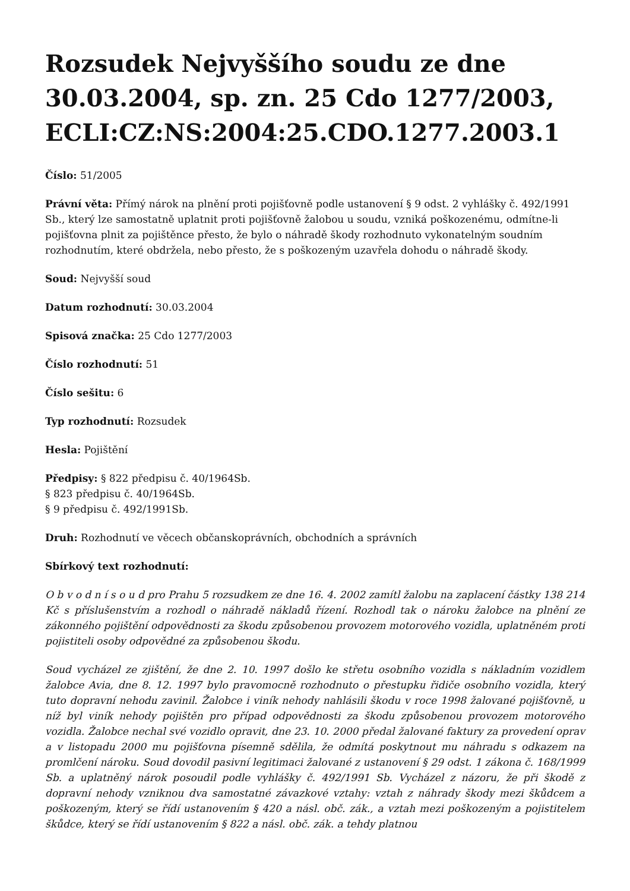Rozsudek Nejvyššího soudu ze dne 30.03.2004, sp. zn. 25 Cdo 1277/2003, ECLI:CZ:NS:2004:25.CDO.1277.2003.1
Číslo: 51/2005
Právní věta: Přímý nárok na plnění proti pojišťovně podle ustanovení § 9 odst. 2 vyhlášky č. 492/1991 Sb., který lze samostatně uplatnit proti pojišťovně žalobou u soudu, vzniká poškozenému, odmítne-li pojišťovna plnit za pojištěnce přesto, že bylo o náhradě škody rozhodnuto vykonatelným soudním rozhodnutím, které obdržela, nebo přesto, že s poškozeným uzavřela dohodu o náhradě škody.
Soud: Nejvyšší soud
Datum rozhodnutí: 30.03.2004
Spisová značka: 25 Cdo 1277/2003
Číslo rozhodnutí: 51
Číslo sešitu: 6
Typ rozhodnutí: Rozsudek
Hesla: Pojištění
Předpisy: § 822 předpisu č. 40/1964Sb.
§ 823 předpisu č. 40/1964Sb.
§ 9 předpisu č. 492/1991Sb.
Druh: Rozhodnutí ve věcech občanskoprávních, obchodních a správních
Sbírkový text rozhodnutí:
O b v o d n í s o u d pro Prahu 5 rozsudkem ze dne 16. 4. 2002 zamítl žalobu na zaplacení částky 138 214 Kč s příslušenstvím a rozhodl o náhradě nákladů řízení. Rozhodl tak o nároku žalobce na plnění ze zákonného pojištění odpovědnosti za škodu způsobenou provozem motorového vozidla, uplatněném proti pojistiteli osoby odpovědné za způsobenou škodu.
Soud vycházel ze zjištění, že dne 2. 10. 1997 došlo ke střetu osobního vozidla s nákladním vozidlem žalobce Avia, dne 8. 12. 1997 bylo pravomocně rozhodnuto o přestupku řidiče osobního vozidla, který tuto dopravní nehodu zavinil. Žalobce i viník nehody nahlásili škodu v roce 1998 žalované pojišťovně, u níž byl viník nehody pojištěn pro případ odpovědnosti za škodu způsobenou provozem motorového vozidla. Žalobce nechal své vozidlo opravit, dne 23. 10. 2000 předal žalované faktury za provedení oprav a v listopadu 2000 mu pojišťovna písemně sdělila, že odmítá poskytnout mu náhradu s odkazem na promlčení nároku. Soud dovodil pasivní legitimaci žalované z ustanovení § 29 odst. 1 zákona č. 168/1999 Sb. a uplatněný nárok posoudil podle vyhlášky č. 492/1991 Sb. Vycházel z názoru, že při škodě z dopravní nehody vzniknou dva samostatné závazkové vztahy: vztah z náhrady škody mezi škůdcem a poškozeným, který se řídí ustanovením § 420 a násl. obč. zák., a vztah mezi poškozeným a pojistitelem škůdce, který se řídí ustanovením § 822 a násl. obč. zák. a tehdy platnou